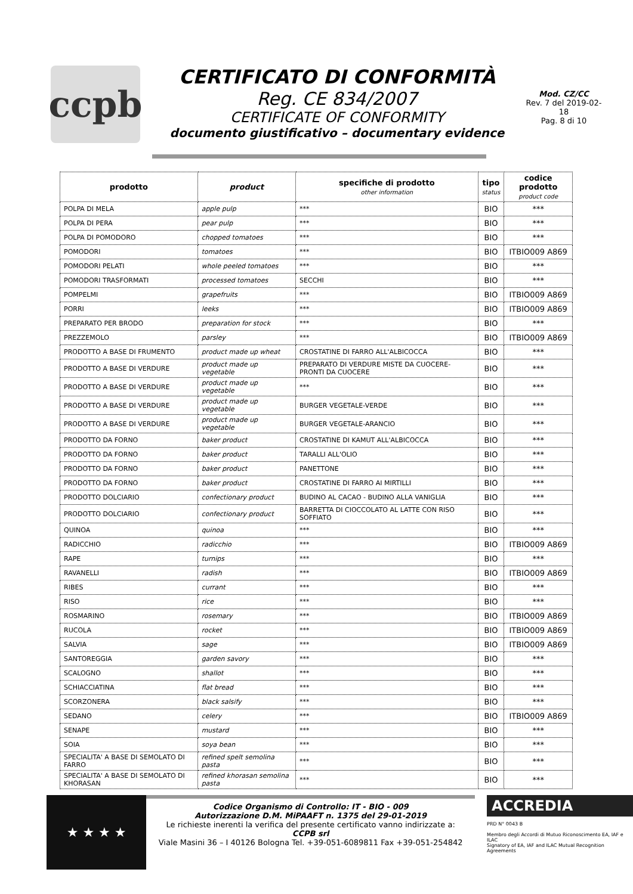ccpb
CERTIFICATO DI CONFORMITÀ
Reg. CE 834/2007
CERTIFICATE OF CONFORMITY
documento giustificativo – documentary evidence
Mod. CZ/CC
Rev. 7 del 2019-02-18
Pag. 8 di 10
| prodotto | product | specifiche di prodotto other information | tipo status | codice prodotto product code |
| --- | --- | --- | --- | --- |
| POLPA DI MELA | apple pulp | *** | BIO | *** |
| POLPA DI PERA | pear pulp | *** | BIO | *** |
| POLPA DI POMODORO | chopped tomatoes | *** | BIO | *** |
| POMODORI | tomatoes | *** | BIO | ITBIO009 A869 |
| POMODORI PELATI | whole peeled tomatoes | *** | BIO | *** |
| POMODORI TRASFORMATI | processed tomatoes | SECCHI | BIO | *** |
| POMPELMI | grapefruits | *** | BIO | ITBIO009 A869 |
| PORRI | leeks | *** | BIO | ITBIO009 A869 |
| PREPARATO PER BRODO | preparation for stock | *** | BIO | *** |
| PREZZEMOLO | parsley | *** | BIO | ITBIO009 A869 |
| PRODOTTO A BASE DI FRUMENTO | product made up wheat | CROSTATINE DI FARRO ALL'ALBICOCCA | BIO | *** |
| PRODOTTO A BASE DI VERDURE | product made up vegetable | PREPARATO DI VERDURE MISTE DA CUOCERE-PRONTI DA CUOCERE | BIO | *** |
| PRODOTTO A BASE DI VERDURE | product made up vegetable | *** | BIO | *** |
| PRODOTTO A BASE DI VERDURE | product made up vegetable | BURGER VEGETALE-VERDE | BIO | *** |
| PRODOTTO A BASE DI VERDURE | product made up vegetable | BURGER VEGETALE-ARANCIO | BIO | *** |
| PRODOTTO DA FORNO | baker product | CROSTATINE DI KAMUT ALL'ALBICOCCA | BIO | *** |
| PRODOTTO DA FORNO | baker product | TARALLI ALL'OLIO | BIO | *** |
| PRODOTTO DA FORNO | baker product | PANETTONE | BIO | *** |
| PRODOTTO DA FORNO | baker product | CROSTATINE DI FARRO AI MIRTILLI | BIO | *** |
| PRODOTTO DOLCIARIO | confectionary product | BUDINO AL CACAO - BUDINO ALLA VANIGLIA | BIO | *** |
| PRODOTTO DOLCIARIO | confectionary product | BARRETTA DI CIOCCOLATO AL LATTE CON RISO SOFFIATO | BIO | *** |
| QUINOA | quinoa | *** | BIO | *** |
| RADICCHIO | radicchio | *** | BIO | ITBIO009 A869 |
| RAPE | turnips | *** | BIO | *** |
| RAVANELLI | radish | *** | BIO | ITBIO009 A869 |
| RIBES | currant | *** | BIO | *** |
| RISO | rice | *** | BIO | *** |
| ROSMARINO | rosemary | *** | BIO | ITBIO009 A869 |
| RUCOLA | rocket | *** | BIO | ITBIO009 A869 |
| SALVIA | sage | *** | BIO | ITBIO009 A869 |
| SANTOREGGIA | garden savory | *** | BIO | *** |
| SCALOGNO | shallot | *** | BIO | *** |
| SCHIACCIATINA | flat bread | *** | BIO | *** |
| SCORZONERA | black salsify | *** | BIO | *** |
| SEDANO | celery | *** | BIO | ITBIO009 A869 |
| SENAPE | mustard | *** | BIO | *** |
| SOIA | soya bean | *** | BIO | *** |
| SPECIALITA' A BASE DI SEMOLATO DI FARRO | refined spelt semolina pasta | *** | BIO | *** |
| SPECIALITA' A BASE DI SEMOLATO DI KHORASAN | refined khorasan semolina pasta | *** | BIO | *** |
★ ★ ★ ★
Codice Organismo di Controllo: IT - BIO - 009
Autorizzazione D.M. MiPAAFT n. 1375 del 29-01-2019
Le richieste inerenti la verifica del presente certificato vanno indirizzate a:
CCPB srl
Viale Masini 36 – I 40126 Bologna Tel. +39-051-6089811 Fax +39-051-254842
ACCREDIA
PRD N° 0043 B
Membro degli Accordi di Mutuo Riconoscimento EA, IAF e ILAC
Signatory of EA, IAF and ILAC Mutual Recognition Agreements